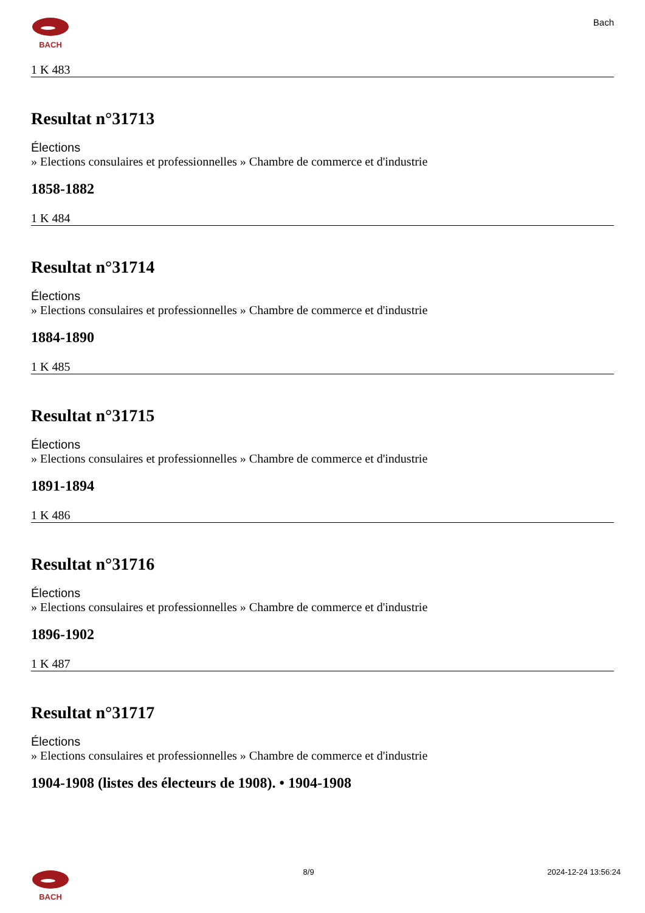BACH
Bach
1 K 483
Resultat n°31713
Élections
» Elections consulaires et professionnelles » Chambre de commerce et d'industrie
1858-1882
1 K 484
Resultat n°31714
Élections
» Elections consulaires et professionnelles » Chambre de commerce et d'industrie
1884-1890
1 K 485
Resultat n°31715
Élections
» Elections consulaires et professionnelles » Chambre de commerce et d'industrie
1891-1894
1 K 486
Resultat n°31716
Élections
» Elections consulaires et professionnelles » Chambre de commerce et d'industrie
1896-1902
1 K 487
Resultat n°31717
Élections
» Elections consulaires et professionnelles » Chambre de commerce et d'industrie
1904-1908 (listes des électeurs de 1908). • 1904-1908
BACH 8/9 2024-12-24 13:56:24